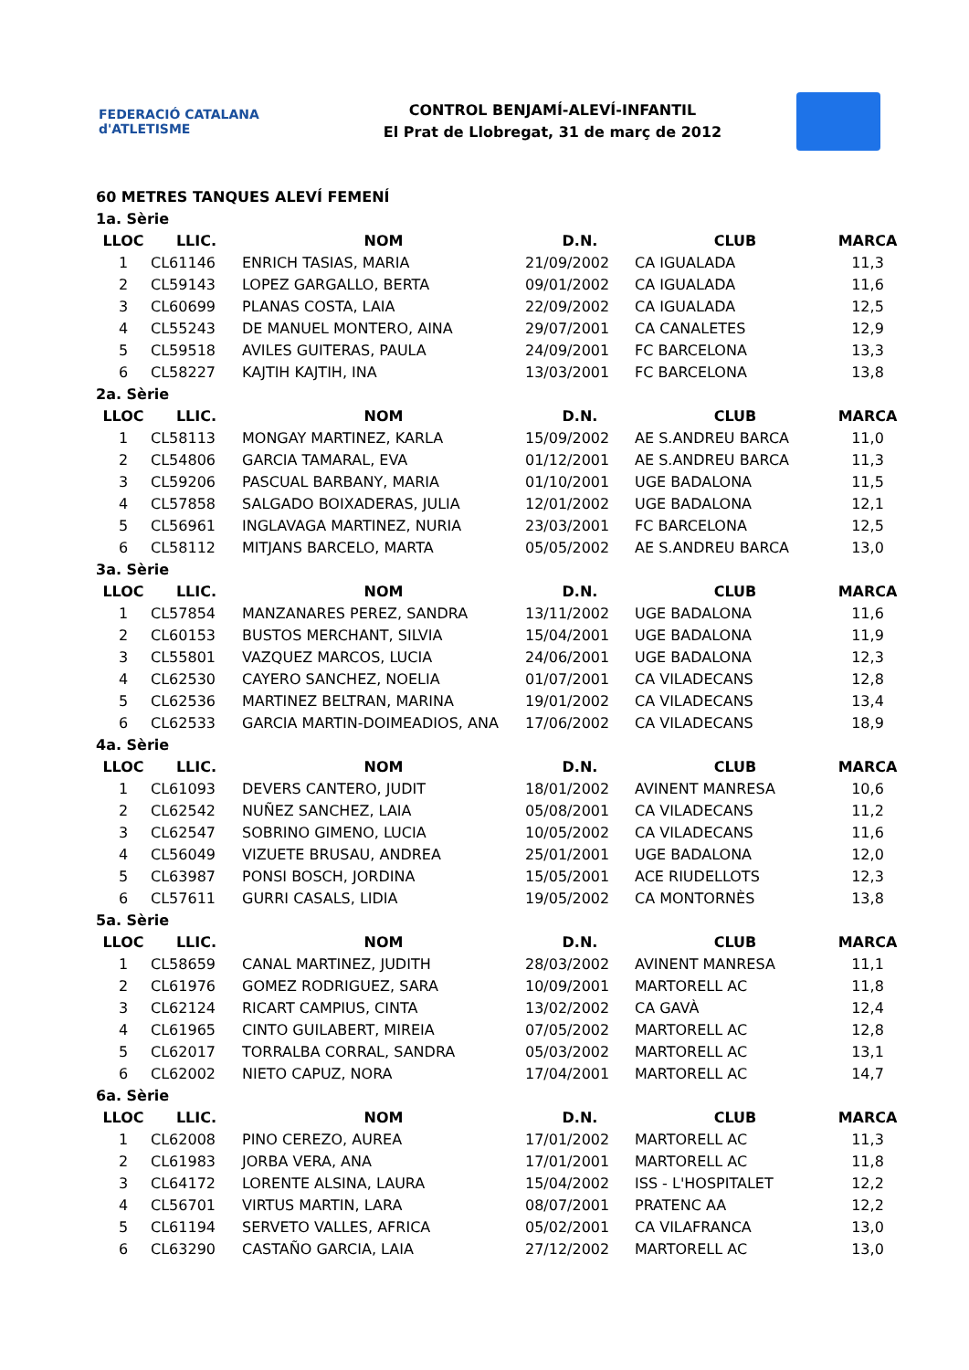FEDERACIÓ CATALANA d'ATLETISME
CONTROL BENJAMÍ-ALEVÍ-INFANTIL
El Prat de Llobregat, 31 de març de 2012
60 METRES TANQUES ALEVÍ FEMENÍ
| 1a. Sèrie | | | | | |
| LLOC | LLIC. | NOM | D.N. | CLUB | MARCA |
| 1 | CL61146 | ENRICH TASIAS, MARIA | 21/09/2002 | CA IGUALADA | 11,3 |
| 2 | CL59143 | LOPEZ GARGALLO, BERTA | 09/01/2002 | CA IGUALADA | 11,6 |
| 3 | CL60699 | PLANAS COSTA, LAIA | 22/09/2002 | CA IGUALADA | 12,5 |
| 4 | CL55243 | DE MANUEL MONTERO, AINA | 29/07/2001 | CA CANALETES | 12,9 |
| 5 | CL59518 | AVILES GUITERAS, PAULA | 24/09/2001 | FC BARCELONA | 13,3 |
| 6 | CL58227 | KAJTIH KAJTIH, INA | 13/03/2001 | FC BARCELONA | 13,8 |
| 2a. Sèrie | | | | | |
| LLOC | LLIC. | NOM | D.N. | CLUB | MARCA |
| 1 | CL58113 | MONGAY MARTINEZ, KARLA | 15/09/2002 | AE S.ANDREU BARCA | 11,0 |
| 2 | CL54806 | GARCIA TAMARAL, EVA | 01/12/2001 | AE S.ANDREU BARCA | 11,3 |
| 3 | CL59206 | PASCUAL BARBANY, MARIA | 01/10/2001 | UGE BADALONA | 11,5 |
| 4 | CL57858 | SALGADO BOIXADERAS, JULIA | 12/01/2002 | UGE BADALONA | 12,1 |
| 5 | CL56961 | INGLAVAGA MARTINEZ, NURIA | 23/03/2001 | FC BARCELONA | 12,5 |
| 6 | CL58112 | MITJANS BARCELO, MARTA | 05/05/2002 | AE S.ANDREU BARCA | 13,0 |
| 3a. Sèrie | | | | | |
| LLOC | LLIC. | NOM | D.N. | CLUB | MARCA |
| 1 | CL57854 | MANZANARES PEREZ, SANDRA | 13/11/2002 | UGE BADALONA | 11,6 |
| 2 | CL60153 | BUSTOS MERCHANT, SILVIA | 15/04/2001 | UGE BADALONA | 11,9 |
| 3 | CL55801 | VAZQUEZ MARCOS, LUCIA | 24/06/2001 | UGE BADALONA | 12,3 |
| 4 | CL62530 | CAYERO SANCHEZ, NOELIA | 01/07/2001 | CA VILADECANS | 12,8 |
| 5 | CL62536 | MARTINEZ BELTRAN, MARINA | 19/01/2002 | CA VILADECANS | 13,4 |
| 6 | CL62533 | GARCIA MARTIN-DOIMEADIOS, ANA | 17/06/2002 | CA VILADECANS | 18,9 |
| 4a. Sèrie | | | | | |
| LLOC | LLIC. | NOM | D.N. | CLUB | MARCA |
| 1 | CL61093 | DEVERS CANTERO, JUDIT | 18/01/2002 | AVINENT MANRESA | 10,6 |
| 2 | CL62542 | NUÑEZ SANCHEZ, LAIA | 05/08/2001 | CA VILADECANS | 11,2 |
| 3 | CL62547 | SOBRINO GIMENO, LUCIA | 10/05/2002 | CA VILADECANS | 11,6 |
| 4 | CL56049 | VIZUETE BRUSAU, ANDREA | 25/01/2001 | UGE BADALONA | 12,0 |
| 5 | CL63987 | PONSI BOSCH, JORDINA | 15/05/2001 | ACE RIUDELLOTS | 12,3 |
| 6 | CL57611 | GURRI CASALS, LIDIA | 19/05/2002 | CA MONTORNÈS | 13,8 |
| 5a. Sèrie | | | | | |
| LLOC | LLIC. | NOM | D.N. | CLUB | MARCA |
| 1 | CL58659 | CANAL MARTINEZ, JUDITH | 28/03/2002 | AVINENT MANRESA | 11,1 |
| 2 | CL61976 | GOMEZ RODRIGUEZ, SARA | 10/09/2001 | MARTORELL AC | 11,8 |
| 3 | CL62124 | RICART CAMPIUS, CINTA | 13/02/2002 | CA GAVÀ | 12,4 |
| 4 | CL61965 | CINTO GUILABERT, MIREIA | 07/05/2002 | MARTORELL AC | 12,8 |
| 5 | CL62017 | TORRALBA CORRAL, SANDRA | 05/03/2002 | MARTORELL AC | 13,1 |
| 6 | CL62002 | NIETO CAPUZ, NORA | 17/04/2001 | MARTORELL AC | 14,7 |
| 6a. Sèrie | | | | | |
| LLOC | LLIC. | NOM | D.N. | CLUB | MARCA |
| 1 | CL62008 | PINO CEREZO, AUREA | 17/01/2002 | MARTORELL AC | 11,3 |
| 2 | CL61983 | JORBA VERA, ANA | 17/01/2001 | MARTORELL AC | 11,8 |
| 3 | CL64172 | LORENTE ALSINA, LAURA | 15/04/2002 | ISS - L'HOSPITALET | 12,2 |
| 4 | CL56701 | VIRTUS MARTIN, LARA | 08/07/2001 | PRATENC AA | 12,2 |
| 5 | CL61194 | SERVETO VALLES, AFRICA | 05/02/2001 | CA VILAFRANCA | 13,0 |
| 6 | CL63290 | CASTAÑO GARCIA, LAIA | 27/12/2002 | MARTORELL AC | 13,0 |